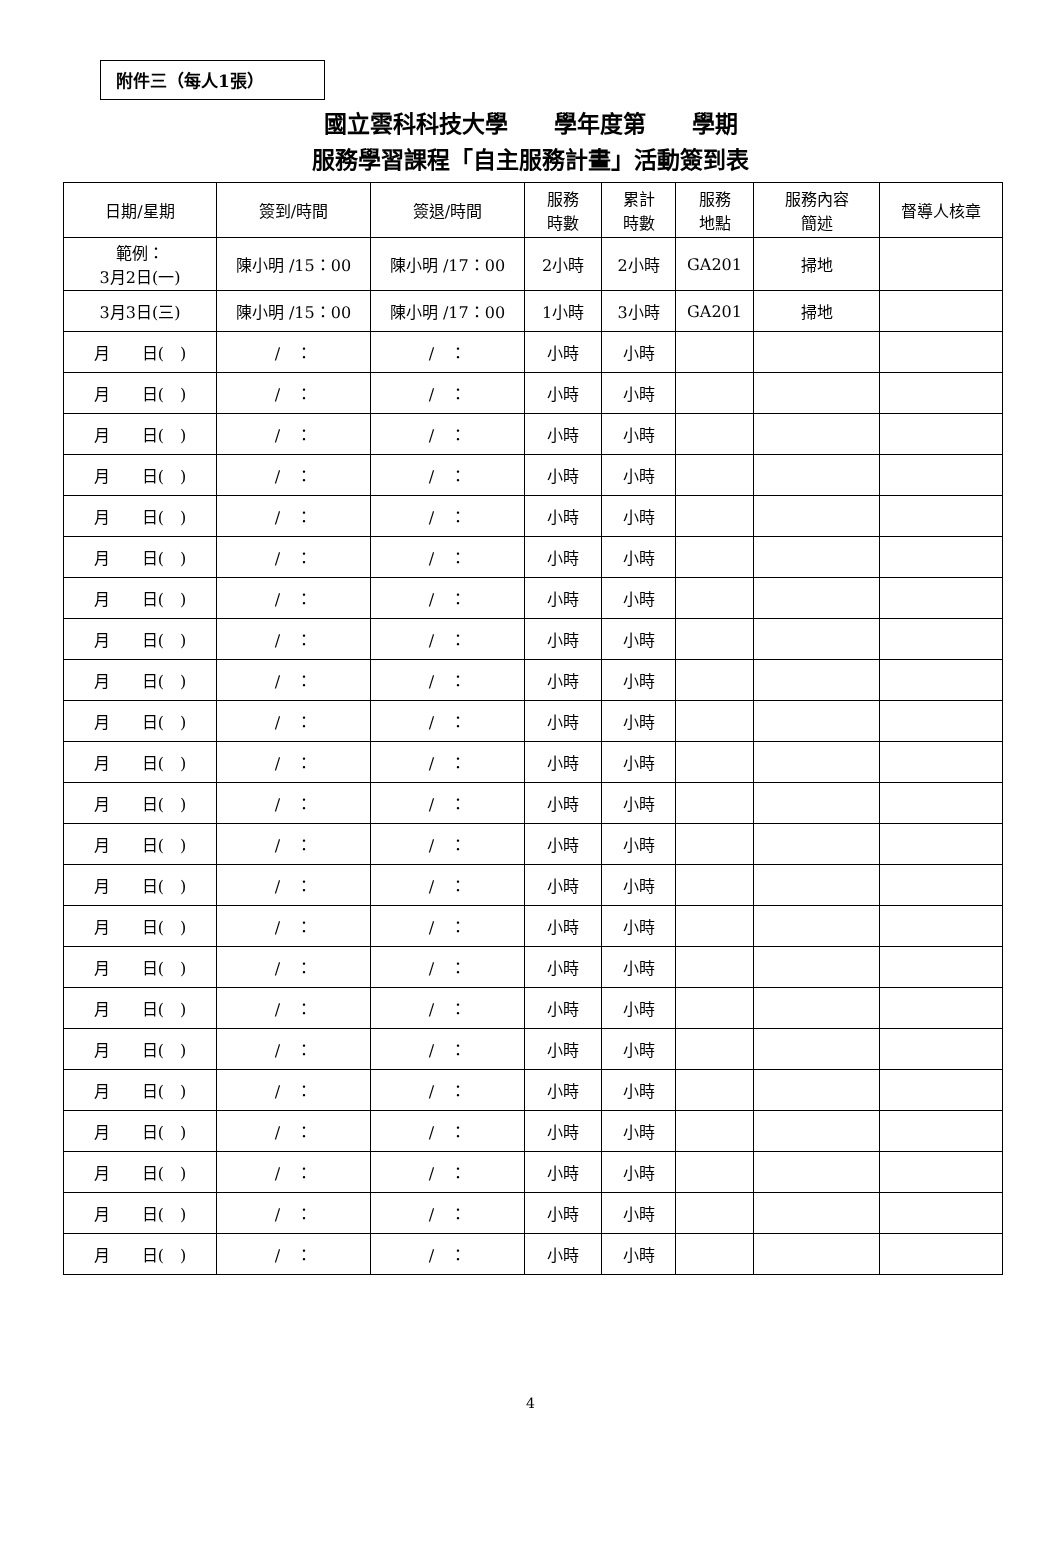附件三（每人1張）
國立雲科科技大學　　學年度第　　學期
服務學習課程「自主服務計畫」活動簽到表
| 日期/星期 | 簽到/時間 | 簽退/時間 | 服務 時數 | 累計 時數 | 服務 地點 | 服務內容 簡述 | 督導人核章 |
| --- | --- | --- | --- | --- | --- | --- | --- |
| 範例： 3月2日(一) | 陳小明 /15：00 | 陳小明 /17：00 | 2小時 | 2小時 | GA201 | 掃地 | |
| 3月3日(三) | 陳小明 /15：00 | 陳小明 /17：00 | 1小時 | 3小時 | GA201 | 掃地 | |
| 月 日( ) | / ： | / ： | 小時 | 小時 | | | |
| 月 日( ) | / ： | / ： | 小時 | 小時 | | | |
| 月 日( ) | / ： | / ： | 小時 | 小時 | | | |
| 月 日( ) | / ： | / ： | 小時 | 小時 | | | |
| 月 日( ) | / ： | / ： | 小時 | 小時 | | | |
| 月 日( ) | / ： | / ： | 小時 | 小時 | | | |
| 月 日( ) | / ： | / ： | 小時 | 小時 | | | |
| 月 日( ) | / ： | / ： | 小時 | 小時 | | | |
| 月 日( ) | / ： | / ： | 小時 | 小時 | | | |
| 月 日( ) | / ： | / ： | 小時 | 小時 | | | |
| 月 日( ) | / ： | / ： | 小時 | 小時 | | | |
| 月 日( ) | / ： | / ： | 小時 | 小時 | | | |
| 月 日( ) | / ： | / ： | 小時 | 小時 | | | |
| 月 日( ) | / ： | / ： | 小時 | 小時 | | | |
| 月 日( ) | / ： | / ： | 小時 | 小時 | | | |
| 月 日( ) | / ： | / ： | 小時 | 小時 | | | |
| 月 日( ) | / ： | / ： | 小時 | 小時 | | | |
| 月 日( ) | / ： | / ： | 小時 | 小時 | | | |
| 月 日( ) | / ： | / ： | 小時 | 小時 | | | |
| 月 日( ) | / ： | / ： | 小時 | 小時 | | | |
| 月 日( ) | / ： | / ： | 小時 | 小時 | | | |
| 月 日( ) | / ： | / ： | 小時 | 小時 | | | |
| 月 日( ) | / ： | / ： | 小時 | 小時 | | | |
4